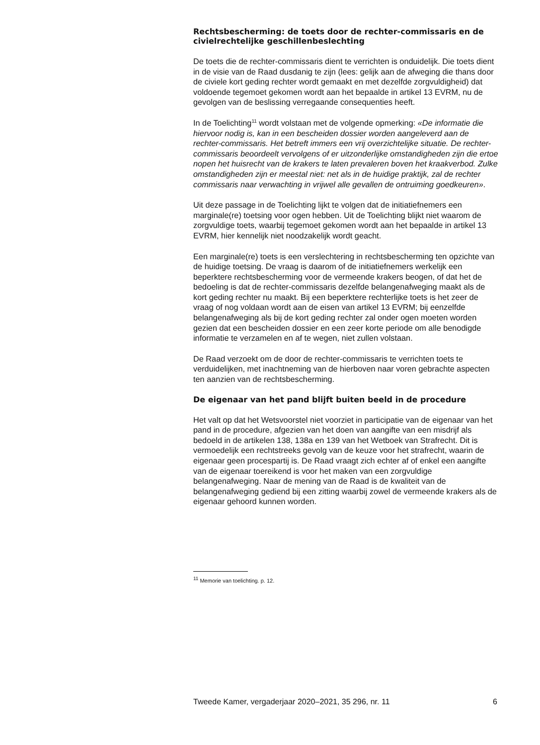Rechtsbescherming: de toets door de rechter-commissaris en de civielrechtelijke geschillenbeslechting
De toets die de rechter-commissaris dient te verrichten is onduidelijk. Die toets dient in de visie van de Raad dusdanig te zijn (lees: gelijk aan de afweging die thans door de civiele kort geding rechter wordt gemaakt en met dezelfde zorgvuldigheid) dat voldoende tegemoet gekomen wordt aan het bepaalde in artikel 13 EVRM, nu de gevolgen van de beslissing verregaande consequenties heeft.
In de Toelichting<sup>11</sup> wordt volstaan met de volgende opmerking: «De informatie die hiervoor nodig is, kan in een bescheiden dossier worden aangeleverd aan de rechter-commissaris. Het betreft immers een vrij overzichtelijke situatie. De rechter-commissaris beoordeelt vervolgens of er uitzonderlijke omstandigheden zijn die ertoe nopen het huisrecht van de krakers te laten prevaleren boven het kraakverbod. Zulke omstandigheden zijn er meestal niet: net als in de huidige praktijk, zal de rechter commissaris naar verwachting in vrijwel alle gevallen de ontruiming goedkeuren».
Uit deze passage in de Toelichting lijkt te volgen dat de initiatiefnemers een marginale(re) toetsing voor ogen hebben. Uit de Toelichting blijkt niet waarom de zorgvuldige toets, waarbij tegemoet gekomen wordt aan het bepaalde in artikel 13 EVRM, hier kennelijk niet noodzakelijk wordt geacht.
Een marginale(re) toets is een verslechtering in rechtsbescherming ten opzichte van de huidige toetsing. De vraag is daarom of de initiatiefnemers werkelijk een beperktere rechtsbescherming voor de vermeende krakers beogen, of dat het de bedoeling is dat de rechter-commissaris dezelfde belangenafweging maakt als de kort geding rechter nu maakt. Bij een beperktere rechterlijke toets is het zeer de vraag of nog voldaan wordt aan de eisen van artikel 13 EVRM; bij eenzelfde belangenafweging als bij de kort geding rechter zal onder ogen moeten worden gezien dat een bescheiden dossier en een zeer korte periode om alle benodigde informatie te verzamelen en af te wegen, niet zullen volstaan.
De Raad verzoekt om de door de rechter-commissaris te verrichten toets te verduidelijken, met inachtneming van de hierboven naar voren gebrachte aspecten ten aanzien van de rechtsbescherming.
De eigenaar van het pand blijft buiten beeld in de procedure
Het valt op dat het Wetsvoorstel niet voorziet in participatie van de eigenaar van het pand in de procedure, afgezien van het doen van aangifte van een misdrijf als bedoeld in de artikelen 138, 138a en 139 van het Wetboek van Strafrecht. Dit is vermoedelijk een rechtstreeks gevolg van de keuze voor het strafrecht, waarin de eigenaar geen procespartij is. De Raad vraagt zich echter af of enkel een aangifte van de eigenaar toereikend is voor het maken van een zorgvuldige belangenafweging. Naar de mening van de Raad is de kwaliteit van de belangenafweging gediend bij een zitting waarbij zowel de vermeende krakers als de eigenaar gehoord kunnen worden.
<sup>11</sup> Memorie van toelichting. p. 12.
Tweede Kamer, vergaderjaar 2020–2021, 35 296, nr. 11 6